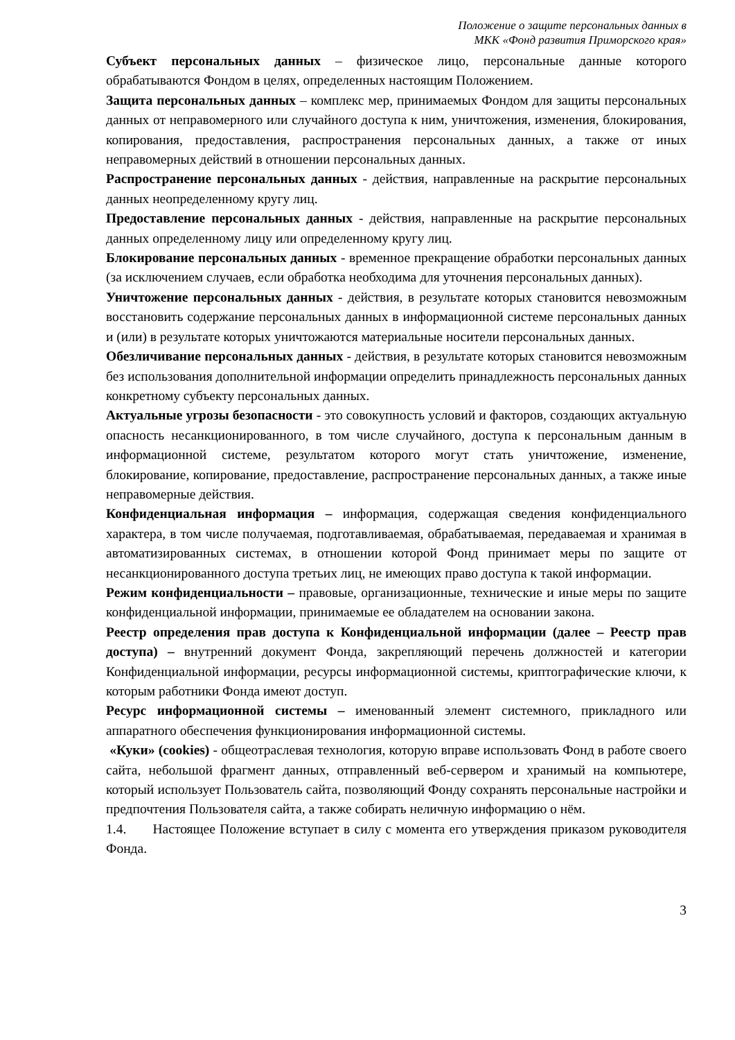Положение о защите персональных данных в
МКК «Фонд развития Приморского края»
Субъект персональных данных – физическое лицо, персональные данные которого обрабатываются Фондом в целях, определенных настоящим Положением.
Защита персональных данных – комплекс мер, принимаемых Фондом для защиты персональных данных от неправомерного или случайного доступа к ним, уничтожения, изменения, блокирования, копирования, предоставления, распространения персональных данных, а также от иных неправомерных действий в отношении персональных данных.
Распространение персональных данных - действия, направленные на раскрытие персональных данных неопределенному кругу лиц.
Предоставление персональных данных - действия, направленные на раскрытие персональных данных определенному лицу или определенному кругу лиц.
Блокирование персональных данных - временное прекращение обработки персональных данных (за исключением случаев, если обработка необходима для уточнения персональных данных).
Уничтожение персональных данных - действия, в результате которых становится невозможным восстановить содержание персональных данных в информационной системе персональных данных и (или) в результате которых уничтожаются материальные носители персональных данных.
Обезличивание персональных данных - действия, в результате которых становится невозможным без использования дополнительной информации определить принадлежность персональных данных конкретному субъекту персональных данных.
Актуальные угрозы безопасности - это совокупность условий и факторов, создающих актуальную опасность несанкционированного, в том числе случайного, доступа к персональным данным в информационной системе, результатом которого могут стать уничтожение, изменение, блокирование, копирование, предоставление, распространение персональных данных, а также иные неправомерные действия.
Конфиденциальная информация – информация, содержащая сведения конфиденциального характера, в том числе получаемая, подготавливаемая, обрабатываемая, передаваемая и хранимая в автоматизированных системах, в отношении которой Фонд принимает меры по защите от несанкционированного доступа третьих лиц, не имеющих право доступа к такой информации.
Режим конфиденциальности – правовые, организационные, технические и иные меры по защите конфиденциальной информации, принимаемые ее обладателем на основании закона.
Реестр определения прав доступа к Конфиденциальной информации (далее – Реестр прав доступа) – внутренний документ Фонда, закрепляющий перечень должностей и категории Конфиденциальной информации, ресурсы информационной системы, криптографические ключи, к которым работники Фонда имеют доступ.
Ресурс информационной системы – именованный элемент системного, прикладного или аппаратного обеспечения функционирования информационной системы.
«Куки» (cookies) - общеотраслевая технология, которую вправе использовать Фонд в работе своего сайта, небольшой фрагмент данных, отправленный веб-сервером и хранимый на компьютере, который использует Пользователь сайта, позволяющий Фонду сохранять персональные настройки и предпочтения Пользователя сайта, а также собирать неличную информацию о нём.
1.4. Настоящее Положение вступает в силу с момента его утверждения приказом руководителя Фонда.
3